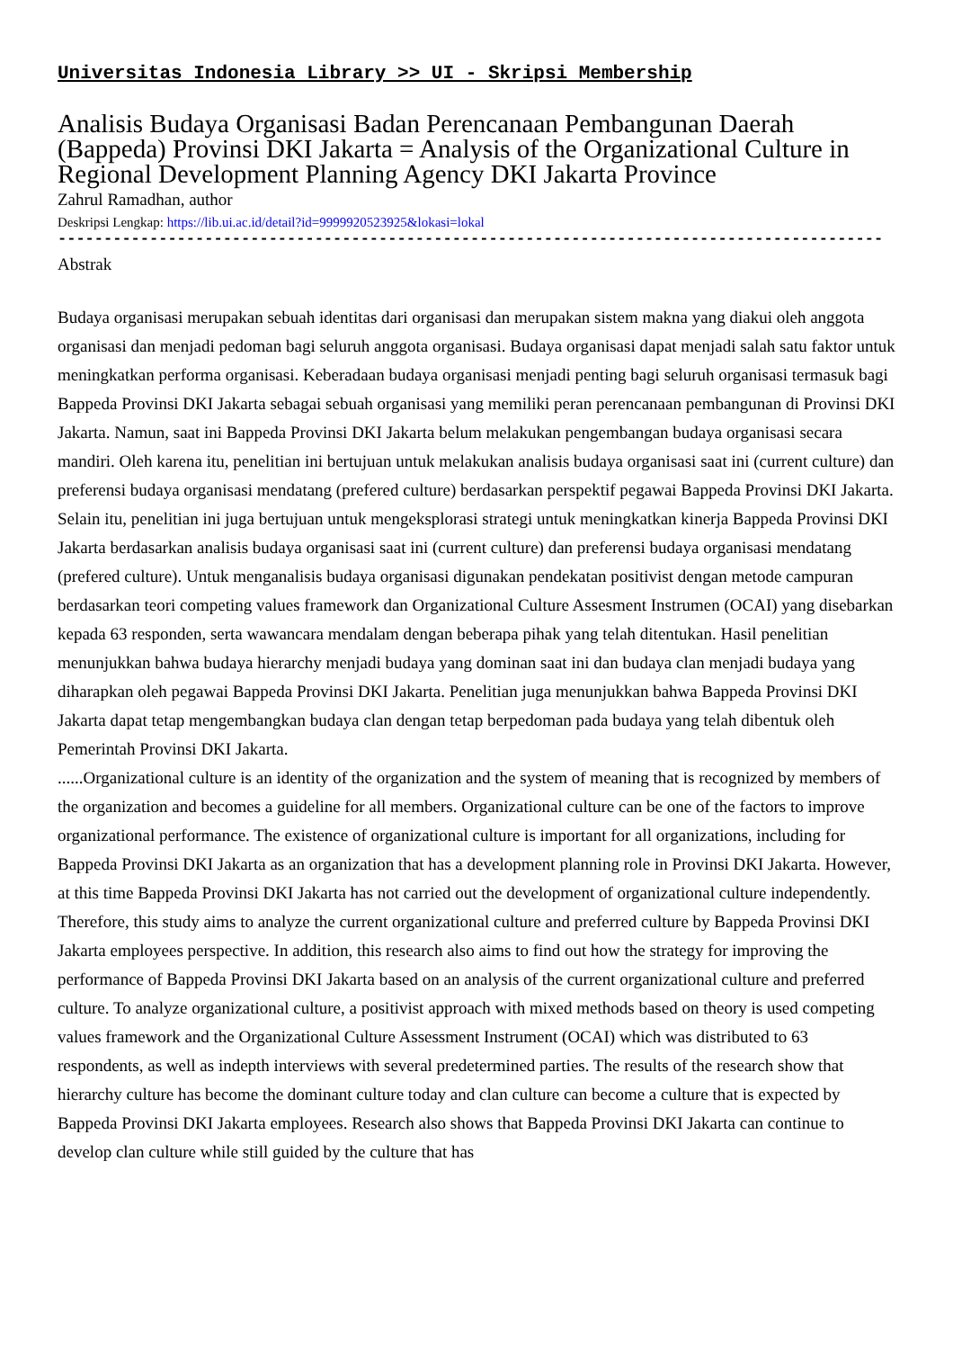Universitas Indonesia Library >> UI - Skripsi Membership
Analisis Budaya Organisasi Badan Perencanaan Pembangunan Daerah (Bappeda) Provinsi DKI Jakarta = Analysis of the Organizational Culture in Regional Development Planning Agency DKI Jakarta Province
Zahrul Ramadhan, author
Deskripsi Lengkap: https://lib.ui.ac.id/detail?id=9999920523925&lokasi=lokal
------------------------------------------------------------------------------------------
Abstrak
Budaya organisasi merupakan sebuah identitas dari organisasi dan merupakan sistem makna yang diakui oleh anggota organisasi dan menjadi pedoman bagi seluruh anggota organisasi. Budaya organisasi dapat menjadi salah satu faktor untuk meningkatkan performa organisasi. Keberadaan budaya organisasi menjadi penting bagi seluruh organisasi termasuk bagi Bappeda Provinsi DKI Jakarta sebagai sebuah organisasi yang memiliki peran perencanaan pembangunan di Provinsi DKI Jakarta. Namun, saat ini Bappeda Provinsi DKI Jakarta belum melakukan pengembangan budaya organisasi secara mandiri. Oleh karena itu, penelitian ini bertujuan untuk melakukan analisis budaya organisasi saat ini (current culture) dan preferensi budaya organisasi mendatang (prefered culture) berdasarkan perspektif pegawai Bappeda Provinsi DKI Jakarta. Selain itu, penelitian ini juga bertujuan untuk mengeksplorasi strategi untuk meningkatkan kinerja Bappeda Provinsi DKI Jakarta berdasarkan analisis budaya organisasi saat ini (current culture) dan preferensi budaya organisasi mendatang (prefered culture). Untuk menganalisis budaya organisasi digunakan pendekatan positivist dengan metode campuran berdasarkan teori competing values framework dan Organizational Culture Assesment Instrumen (OCAI) yang disebarkan kepada 63 responden, serta wawancara mendalam dengan beberapa pihak yang telah ditentukan. Hasil penelitian menunjukkan bahwa budaya hierarchy menjadi budaya yang dominan saat ini dan budaya clan menjadi budaya yang diharapkan oleh pegawai Bappeda Provinsi DKI Jakarta. Penelitian juga menunjukkan bahwa Bappeda Provinsi DKI Jakarta dapat tetap mengembangkan budaya clan dengan tetap berpedoman pada budaya yang telah dibentuk oleh Pemerintah Provinsi DKI Jakarta.
......Organizational culture is an identity of the organization and the system of meaning that is recognized by members of the organization and becomes a guideline for all members. Organizational culture can be one of the factors to improve organizational performance. The existence of organizational culture is important for all organizations, including for Bappeda Provinsi DKI Jakarta as an organization that has a development planning role in Provinsi DKI Jakarta. However, at this time Bappeda Provinsi DKI Jakarta has not carried out the development of organizational culture independently. Therefore, this study aims to analyze the current organizational culture and preferred culture by Bappeda Provinsi DKI Jakarta employees perspective. In addition, this research also aims to find out how the strategy for improving the performance of Bappeda Provinsi DKI Jakarta based on an analysis of the current organizational culture and preferred culture. To analyze organizational culture, a positivist approach with mixed methods based on theory is used competing values framework and the Organizational Culture Assessment Instrument (OCAI) which was distributed to 63 respondents, as well as indepth interviews with several predetermined parties. The results of the research show that hierarchy culture has become the dominant culture today and clan culture can become a culture that is expected by Bappeda Provinsi DKI Jakarta employees. Research also shows that Bappeda Provinsi DKI Jakarta can continue to develop clan culture while still guided by the culture that has